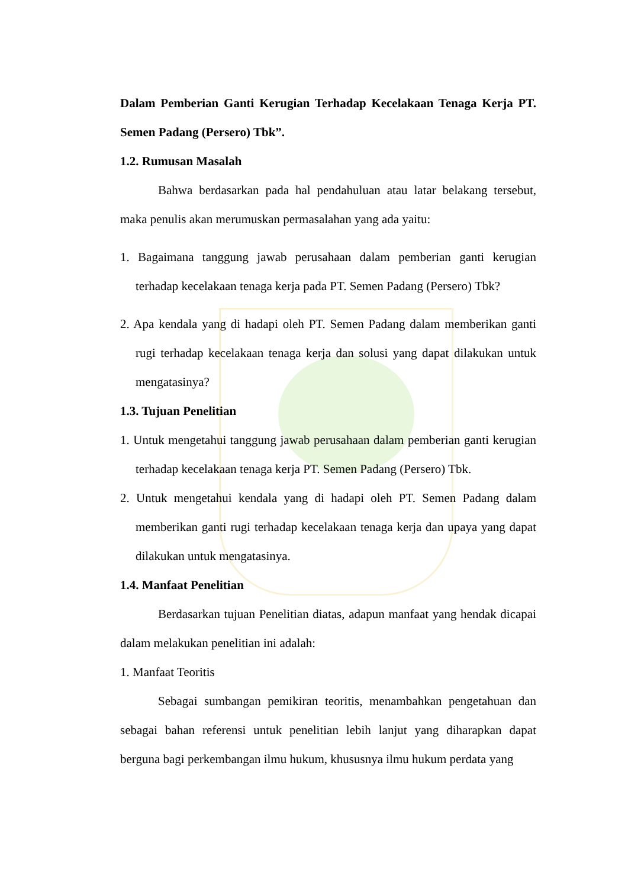Dalam Pemberian Ganti Kerugian Terhadap Kecelakaan Tenaga Kerja PT. Semen Padang (Persero) Tbk”.
1.2. Rumusan Masalah
Bahwa berdasarkan pada hal pendahuluan atau latar belakang tersebut, maka penulis akan merumuskan permasalahan yang ada yaitu:
1. Bagaimana tanggung jawab perusahaan dalam pemberian ganti kerugian terhadap kecelakaan tenaga kerja pada PT. Semen Padang (Persero) Tbk?
2. Apa kendala yang di hadapi oleh PT. Semen Padang dalam memberikan ganti rugi terhadap kecelakaan tenaga kerja dan solusi yang dapat dilakukan untuk mengatasinya?
1.3. Tujuan Penelitian
1. Untuk mengetahui tanggung jawab perusahaan dalam pemberian ganti kerugian terhadap kecelakaan tenaga kerja PT. Semen Padang (Persero) Tbk.
2. Untuk mengetahui kendala yang di hadapi oleh PT. Semen Padang dalam memberikan ganti rugi terhadap kecelakaan tenaga kerja dan upaya yang dapat dilakukan untuk mengatasinya.
1.4. Manfaat Penelitian
Berdasarkan tujuan Penelitian diatas, adapun manfaat yang hendak dicapai dalam melakukan penelitian ini adalah:
1. Manfaat Teoritis
Sebagai sumbangan pemikiran teoritis, menambahkan pengetahuan dan sebagai bahan referensi untuk penelitian lebih lanjut yang diharapkan dapat berguna bagi perkembangan ilmu hukum, khususnya ilmu hukum perdata yang